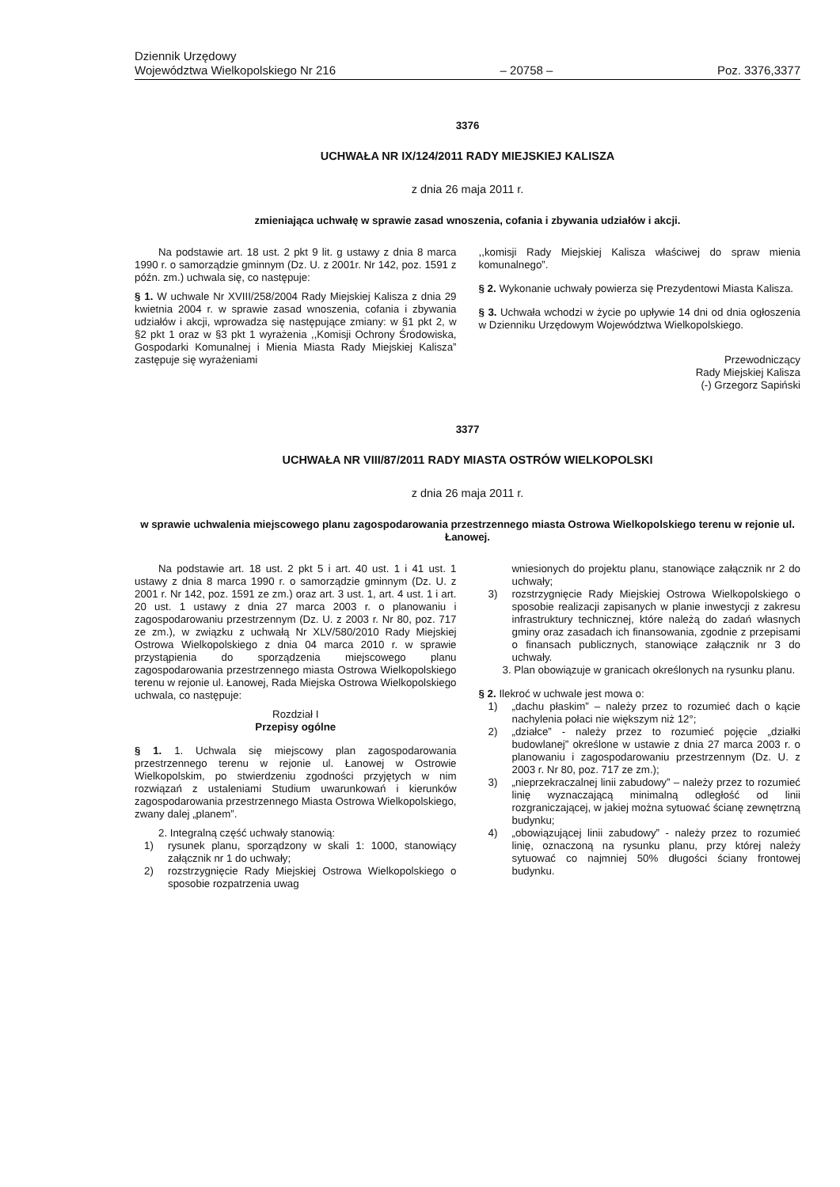Dziennik Urzędowy
Województwa Wielkopolskiego Nr 216
– 20758 –
Poz. 3376,3377
3376
UCHWAŁA NR IX/124/2011 RADY MIEJSKIEJ KALISZA
z dnia 26 maja 2011 r.
zmieniająca uchwałę w sprawie zasad wnoszenia, cofania i zbywania udziałów i akcji.
Na podstawie art. 18 ust. 2 pkt 9 lit. g ustawy z dnia 8 marca 1990 r. o samorządzie gminnym (Dz. U. z 2001r. Nr 142, poz. 1591 z późn. zm.) uchwala się, co następuje:
§ 1. W uchwale Nr XVIII/258/2004 Rady Miejskiej Kalisza z dnia 29 kwietnia 2004 r. w sprawie zasad wnoszenia, cofania i zbywania udziałów i akcji, wprowadza się następujące zmiany: w §1 pkt 2, w §2 pkt 1 oraz w §3 pkt 1 wyrażenia ,,Komisji Ochrony Środowiska, Gospodarki Komunalnej i Mienia Miasta Rady Miejskiej Kalisza” zastępuje się wyrażeniami
,,komisji Rady Miejskiej Kalisza właściwej do spraw mienia komunalnego”.
§ 2. Wykonanie uchwały powierza się Prezydentowi Miasta Kalisza.
§ 3. Uchwała wchodzi w życie po upływie 14 dni od dnia ogłoszenia w Dzienniku Urzędowym Województwa Wielkopolskiego.
Przewodniczący
Rady Miejskiej Kalisza
(-) Grzegorz Sapiński
3377
UCHWAŁA NR VIII/87/2011 RADY MIASTA OSTRÓW WIELKOPOLSKI
z dnia 26 maja 2011 r.
w sprawie uchwalenia miejscowego planu zagospodarowania przestrzennego miasta Ostrowa Wielkopolskiego terenu w rejonie ul. Łanowej.
Na podstawie art. 18 ust. 2 pkt 5 i art. 40 ust. 1 i 41 ust. 1 ustawy z dnia 8 marca 1990 r. o samorządzie gminnym (Dz. U. z 2001 r. Nr 142, poz. 1591 ze zm.) oraz art. 3 ust. 1, art. 4 ust. 1 i art. 20 ust. 1 ustawy z dnia 27 marca 2003 r. o planowaniu i zagospodarowaniu przestrzennym (Dz. U. z 2003 r. Nr 80, poz. 717 ze zm.), w związku z uchwałą Nr XLV/580/2010 Rady Miejskiej Ostrowa Wielkopolskiego z dnia 04 marca 2010 r. w sprawie przystąpienia do sporządzenia miejscowego planu zagospodarowania przestrzennego miasta Ostrowa Wielkopolskiego terenu w rejonie ul. Łanowej, Rada Miejska Ostrowa Wielkopolskiego uchwala, co następuje:
Rozdział I
Przepisy ogólne
§ 1. 1. Uchwala się miejscowy plan zagospodarowania przestrzennego terenu w rejonie ul. Łanowej w Ostrowie Wielkopolskim, po stwierdzeniu zgodności przyjętych w nim rozwiązań z ustaleniami Studium uwarunkowań i kierunków zagospodarowania przestrzennego Miasta Ostrowa Wielkopolskiego, zwany dalej „planem”.
2. Integralną część uchwały stanowią:
1) rysunek planu, sporządzony w skali 1: 1000, stanowiący załącznik nr 1 do uchwały;
2) rozstrzygnięcie Rady Miejskiej Ostrowa Wielkopolskiego o sposobie rozpatrzenia uwag
wniesionych do projektu planu, stanowiące załącznik nr 2 do uchwały;
3) rozstrzygnięcie Rady Miejskiej Ostrowa Wielkopolskiego o sposobie realizacji zapisanych w planie inwestycji z zakresu infrastruktury technicznej, które należą do zadań własnych gminy oraz zasadach ich finansowania, zgodnie z przepisami o finansach publicznych, stanowiące załącznik nr 3 do uchwały.
3. Plan obowiązuje w granicach określonych na rysunku planu.
§ 2. Ilekroć w uchwale jest mowa o:
1) „dachu płaskim” – należy przez to rozumieć dach o kącie nachylenia połaci nie większym niż 12°;
2) „działce” - należy przez to rozumieć pojęcie „działki budowlanej” określone w ustawie z dnia 27 marca 2003 r. o planowaniu i zagospodarowaniu przestrzennym (Dz. U. z 2003 r. Nr 80, poz. 717 ze zm.);
3) „nieprzekraczalnej linii zabudowy” – należy przez to rozumieć linię wyznaczającą minimalną odległość od linii rozgraniczającej, w jakiej można sytuować ścianę zewnętrzną budynku;
4) „obowiązującej linii zabudowy” - należy przez to rozumieć linię, oznaczoną na rysunku planu, przy której należy sytuować co najmniej 50% długości ściany frontowej budynku.